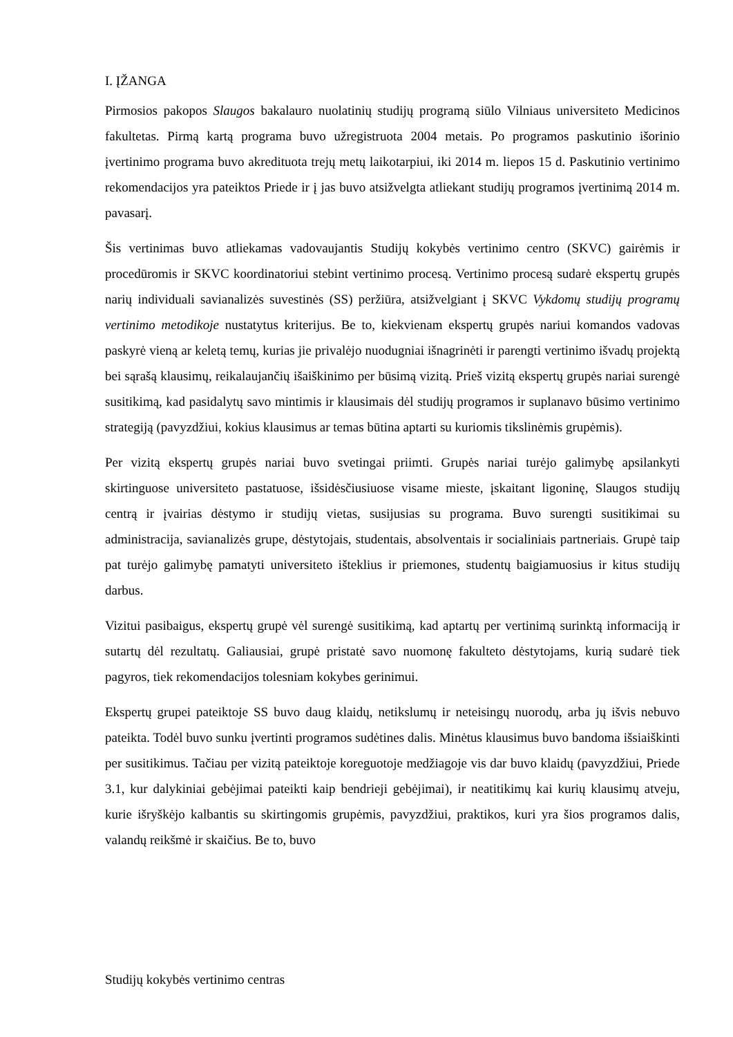I. ĮŽANGA
Pirmosios pakopos Slaugos bakalauro nuolatinių studijų programą siūlo Vilniaus universiteto Medicinos fakultetas. Pirmą kartą programa buvo užregistruota 2004 metais. Po programos paskutinio išorinio įvertinimo programa buvo akredituota trejų metų laikotarpiui, iki 2014 m. liepos 15 d. Paskutinio vertinimo rekomendacijos yra pateiktos Priede ir į jas buvo atsižvelgta atliekant studijų programos įvertinimą 2014 m. pavasarį.
Šis vertinimas buvo atliekamas vadovaujantis Studijų kokybės vertinimo centro (SKVC) gairėmis ir procedūromis ir SKVC koordinatoriui stebint vertinimo procesą. Vertinimo procesą sudarė ekspertų grupės narių individuali savianalizės suvestinės (SS) peržiūra, atsižvelgiant į SKVC Vykdomų studijų programų vertinimo metodikoje nustatytus kriterijus. Be to, kiekvienam ekspertų grupės nariui komandos vadovas paskyrė vieną ar keletą temų, kurias jie privalėjo nuodugniai išnagrinėti ir parengti vertinimo išvadų projektą bei sąrašą klausimų, reikalaujančių išaiškinimo per būsimą vizitą. Prieš vizitą ekspertų grupės nariai surengė susitikimą, kad pasidalytų savo mintimis ir klausimais dėl studijų programos ir suplanavo būsimo vertinimo strategiją (pavyzdžiui, kokius klausimus ar temas būtina aptarti su kuriomis tikslinėmis grupėmis).
Per vizitą ekspertų grupės nariai buvo svetingai priimti. Grupės nariai turėjo galimybę apsilankyti skirtinguose universiteto pastatuose, išsidėsčiusiuose visame mieste, įskaitant ligoninę, Slaugos studijų centrą ir įvairias dėstymo ir studijų vietas, susijusias su programa. Buvo surengti susitikimai su administracija, savianalizės grupe, dėstytojais, studentais, absolventais ir socialiniais partneriais. Grupė taip pat turėjo galimybę pamatyti universiteto išteklius ir priemones, studentų baigiamuosius ir kitus studijų darbus.
Vizitui pasibaigus, ekspertų grupė vėl surengė susitikimą, kad aptartų per vertinimą surinktą informaciją ir sutartų dėl rezultatų. Galiausiai, grupė pristatė savo nuomonę fakulteto dėstytojams, kurią sudarė tiek pagyros, tiek rekomendacijos tolesniam kokybes gerinimui.
Ekspertų grupei pateiktoje SS buvo daug klaidų, netikslumų ir neteisingų nuorodų, arba jų išvis nebuvo pateikta. Todėl buvo sunku įvertinti programos sudėtines dalis. Minėtus klausimus buvo bandoma išsiaiškinti per susitikimus. Tačiau per vizitą pateiktoje koreguotoje medžiagoje vis dar buvo klaidų (pavyzdžiui, Priede 3.1, kur dalykiniai gebėjimai pateikti kaip bendrieji gebėjimai), ir neatitikimų kai kurių klausimų atveju, kurie išryškėjo kalbantis su skirtingomis grupėmis, pavyzdžiui, praktikos, kuri yra šios programos dalis, valandų reikšmė ir skaičius. Be to, buvo
Studijų kokybės vertinimo centras